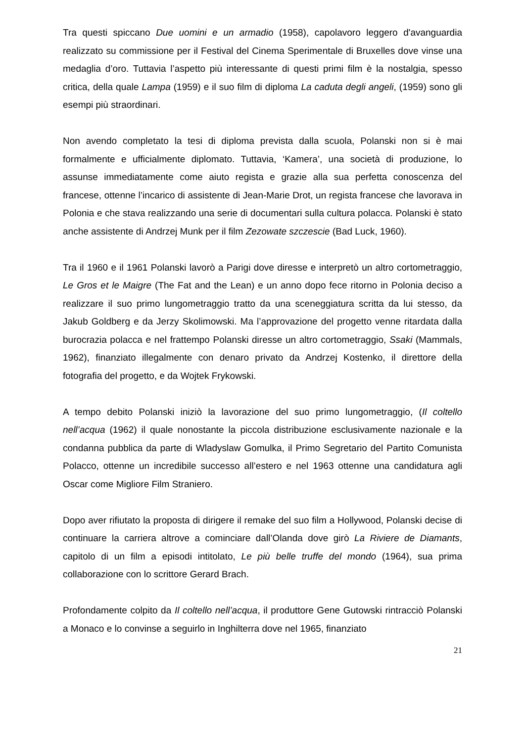Tra questi spiccano Due uomini e un armadio (1958), capolavoro leggero d'avanguardia realizzato su commissione per il Festival del Cinema Sperimentale di Bruxelles dove vinse una medaglia d’oro. Tuttavia l’aspetto più interessante di questi primi film è la nostalgia, spesso critica, della quale Lampa (1959) e il suo film di diploma La caduta degli angeli, (1959) sono gli esempi più straordinari.
Non avendo completato la tesi di diploma prevista dalla scuola, Polanski non si è mai formalmente e ufficialmente diplomato. Tuttavia, ‘Kamera’, una società di produzione, lo assunse immediatamente come aiuto regista e grazie alla sua perfetta conoscenza del francese, ottenne l’incarico di assistente di Jean-Marie Drot, un regista francese che lavorava in Polonia e che stava realizzando una serie di documentari sulla cultura polacca. Polanski è stato anche assistente di Andrzej Munk per il film Zezowate szczescie (Bad Luck, 1960).
Tra il 1960 e il 1961 Polanski lavorò a Parigi dove diresse e interpretò un altro cortometraggio, Le Gros et le Maigre (The Fat and the Lean) e un anno dopo fece ritorno in Polonia deciso a realizzare il suo primo lungometraggio tratto da una sceneggiatura scritta da lui stesso, da Jakub Goldberg e da Jerzy Skolimowski. Ma l’approvazione del progetto venne ritardata dalla burocrazia polacca e nel frattempo Polanski diresse un altro cortometraggio, Ssaki (Mammals, 1962), finanziato illegalmente con denaro privato da Andrzej Kostenko, il direttore della fotografia del progetto, e da Wojtek Frykowski.
A tempo debito Polanski iniziò la lavorazione del suo primo lungometraggio, (Il coltello nell’acqua (1962) il quale nonostante la piccola distribuzione esclusivamente nazionale e la condanna pubblica da parte di Wladyslaw Gomulka, il Primo Segretario del Partito Comunista Polacco, ottenne un incredibile successo all’estero e nel 1963 ottenne una candidatura agli Oscar come Migliore Film Straniero.
Dopo aver rifiutato la proposta di dirigere il remake del suo film a Hollywood, Polanski decise di continuare la carriera altrove a cominciare dall’Olanda dove girò La Riviere de Diamants, capitolo di un film a episodi intitolato, Le più belle truffe del mondo (1964), sua prima collaborazione con lo scrittore Gerard Brach.
Profondamente colpito da Il coltello nell’acqua, il produttore Gene Gutowski rintracciò Polanski a Monaco e lo convinse a seguirlo in Inghilterra dove nel 1965, finanziato
21